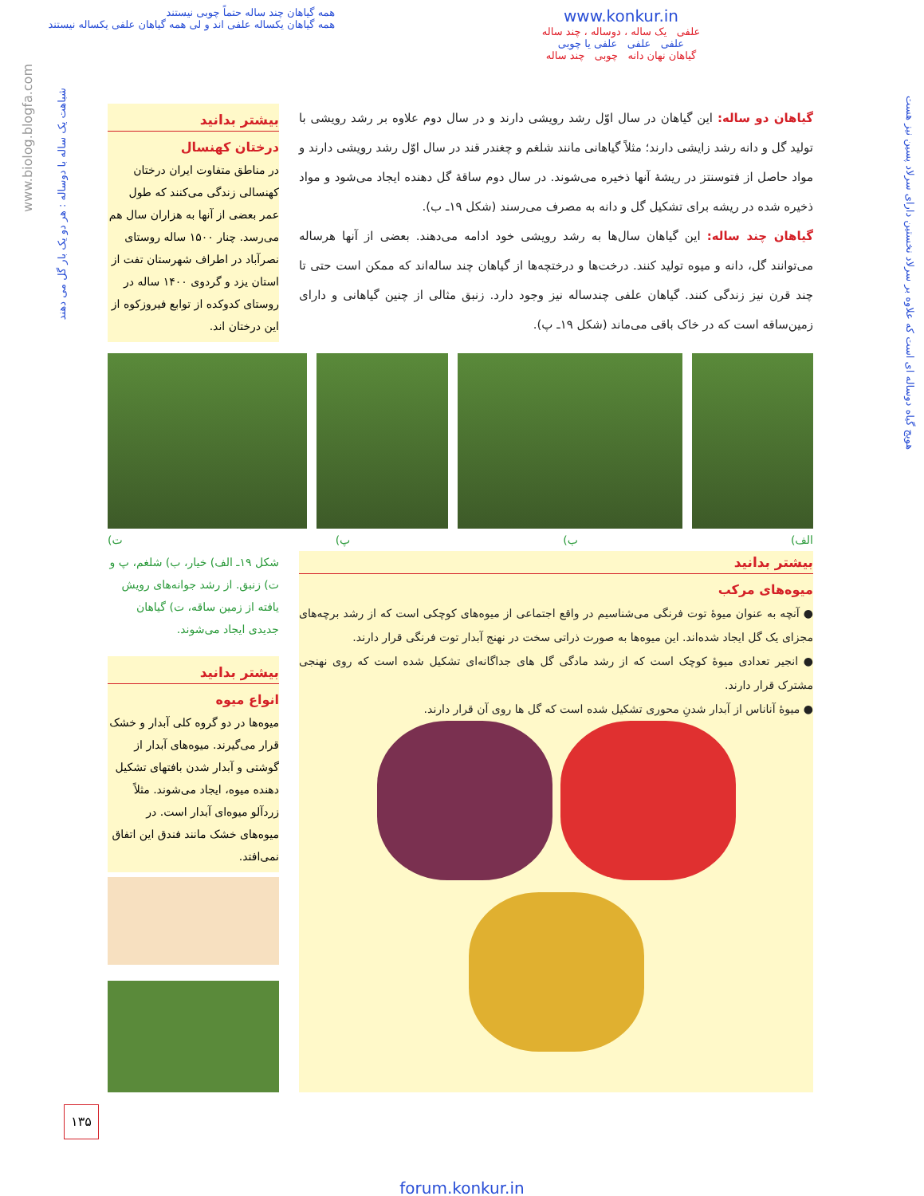همه گیاهان چند ساله حتماً چوبی نیستند
همه گیاهان یکساله علفی اند و لی همه گیاهان علفی یکساله نیستند
www.konkur.in
علفی یک ساله ، دوساله ، چند ساله
علفی علفی علفی یا چوبی
گیاهان نهان دانه چوبی چند ساله
هویج گیاه دوساله ای است که علاوه بر سرلاد نخستین دارای سرلاد پسین نیز هست
شباهت یک ساله با دوساله : هر دو یک بار گل می دهند
www.biolog.blogfa.com
گیاهان دو ساله: این گیاهان در سال اوّل رشد رویشی دارند و در سال دوم علاوه بر رشد رویشی با تولید گل و دانه رشد زایشی دارند؛ مثلاً گیاهانی مانند شلغم و چغندر قند در سال اوّل رشد رویشی دارند و مواد حاصل از فتوسنتز در ریشهٔ آنها ذخیره می‌شوند. در سال دوم ساقهٔ گل دهنده ایجاد می‌شود و مواد ذخیره شده در ریشه برای تشکیل گل و دانه به مصرف می‌رسند (شکل ۱۹ـ ب).
گیاهان چند ساله: این گیاهان سال‌ها به رشد رویشی خود ادامه می‌دهند. بعضی از آنها هرساله می‌توانند گل، دانه و میوه تولید کنند. درخت‌ها و درختچه‌ها از گیاهان چند ساله‌اند که ممکن است حتی تا چند قرن نیز زندگی کنند. گیاهان علفی چندساله نیز وجود دارد. زنبق مثالی از چنین گیاهانی و دارای زمین‌ساقه است که در خاک باقی می‌ماند (شکل ۱۹ـ پ).
بیشتر بدانید
درختان کهنسال
در مناطق متفاوت ایران درختان کهنسالی زندگی می‌کنند که طول عمر بعضی از آنها به هزاران سال هم می‌رسد. چنار ۱۵۰۰ ساله روستای نصرآباد در اطراف شهرستان تفت از استان یزد و گردوی ۱۴۰۰ ساله در روستای کدوکده از توابع فیروزکوه از این درختان اند.
الف) ب) پ) ت)
بیشتر بدانید
میوه‌های مرکب
● آنچه به عنوان میوهٔ توت فرنگی می‌شناسیم در واقع اجتماعی از میوه‌های کوچکی است که از رشد برچه‌های مجزای یک گل ایجاد شده‌اند. این میوه‌ها به صورت ذراتی سخت در نهنج آبدار توت فرنگی قرار دارند.
● انجیر تعدادی میوهٔ کوچک است که از رشد مادگی گل های جداگانه‌ای تشکیل شده است که روی نهنجی مشترک قرار دارند.
● میوهٔ آناناس از آبدار شدنِ محوری تشکیل شده است که گل ها روی آن قرار دارند.
شکل ۱۹ـ الف) خیار، ب) شلغم، پ و ت) زنبق. از رشد جوانه‌های رویش یافته از زمین ساقه، ت) گیاهان جدیدی ایجاد می‌شوند.
بیشتر بدانید
انواع میوه
میوه‌ها در دو گروه کلی آبدار و خشک قرار می‌گیرند. میوه‌های آبدار از گوشتی و آبدار شدن بافتهای تشکیل دهنده میوه، ایجاد می‌شوند. مثلاً زردآلو میوه‌ای آبدار است. در میوه‌های خشک مانند فندق این اتفاق نمی‌افتد.
۱۳۵
forum.konkur.in